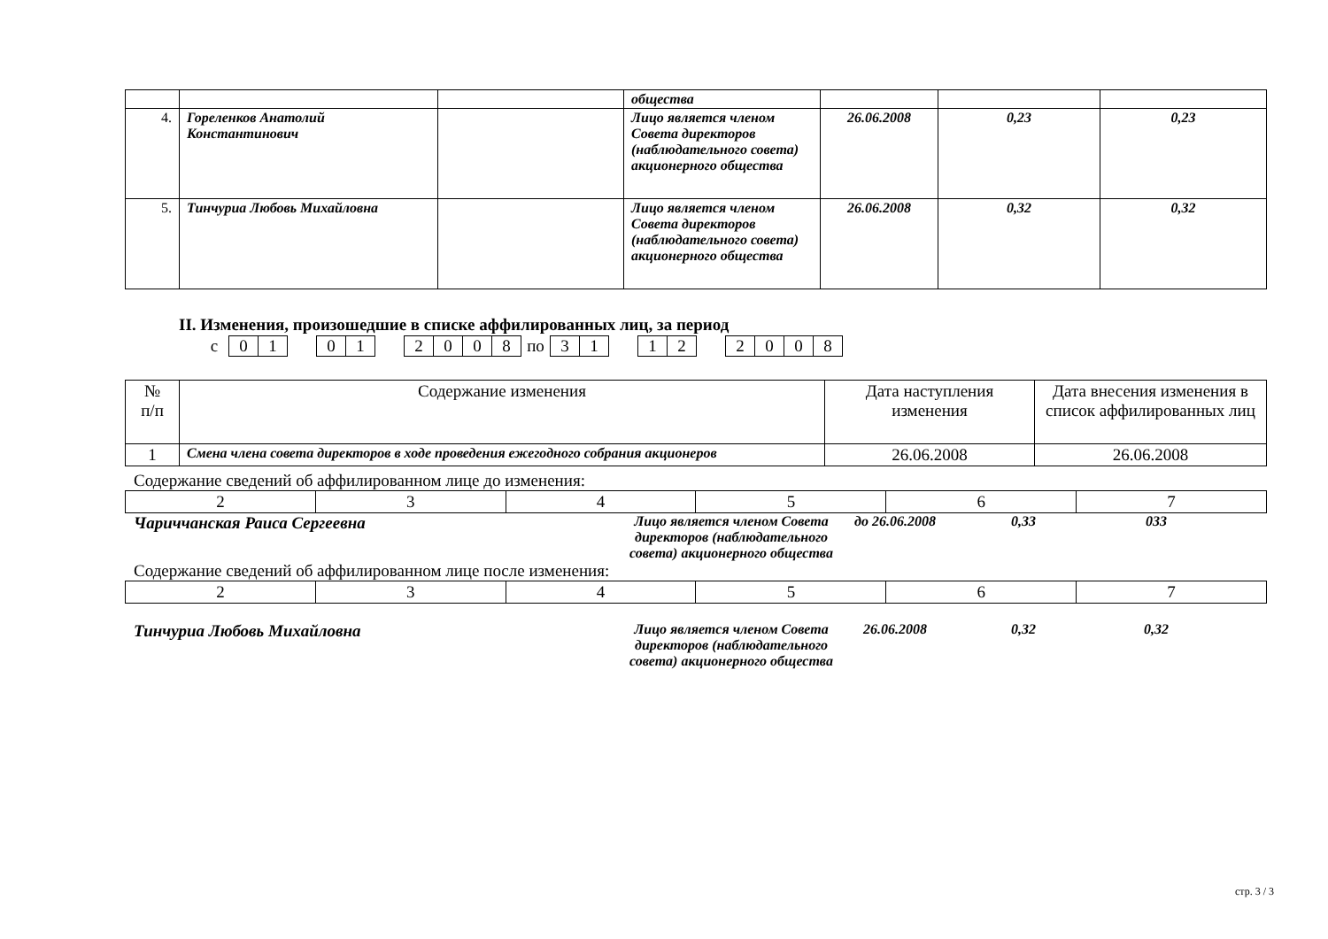| | | | общества | | | |
| 4. | Гореленков Анатолий Константинович | | Лицо является членом Совета директоров (наблюдательного совета) акционерного общества | 26.06.2008 | 0,23 | 0,23 |
| 5. | Тинчуриа Любовь Михайловна | | Лицо является членом Совета директоров (наблюдательного совета) акционерного общества | 26.06.2008 | 0,32 | 0,32 |
II. Изменения, произошедшие в списке аффилированных лиц, за период
| с | 0 | 1 | | 0 | 1 | | 2 | 0 | 0 | 8 | по | 3 | 1 | | 1 | 2 | | 2 | 0 | 0 | 8 |
| № п/п | Содержание изменения | Дата наступления изменения | Дата внесения изменения в список аффилированных лиц |
| --- | --- | --- | --- |
| 1 | Смена члена совета директоров в ходе проведения ежегодного собрания акционеров | 26.06.2008 | 26.06.2008 |
Содержание сведений об аффилированном лице до изменения:
| 2 | 3 | 4 | 5 | 6 | 7 |
Чариччанская Раиса Сергеевна
Лицо является членом Совета директоров (наблюдательного совета) акционерного общества
до 26.06.2008 0,33 033
Содержание сведений об аффилированном лице после изменения:
| 2 | 3 | 4 | 5 | 6 | 7 |
Тинчуриа Любовь Михайловна
Лицо является членом Совета директоров (наблюдательного совета) акционерного общества
26.06.2008 0,32 0,32
стр. 3 / 3